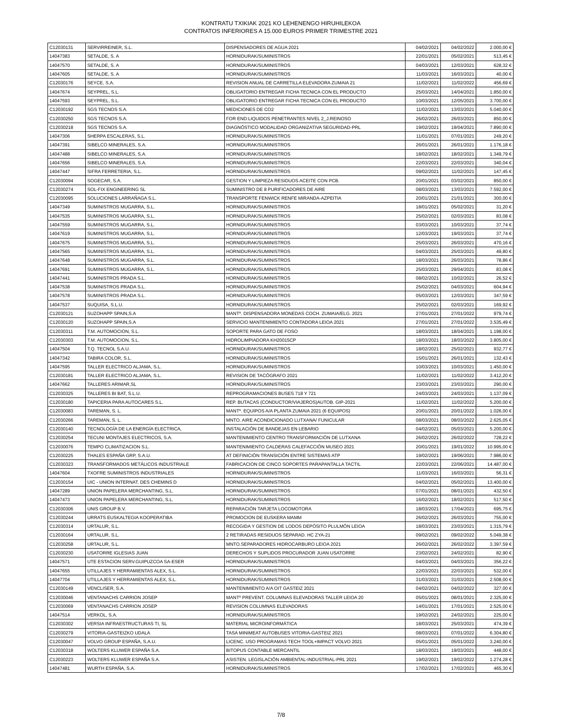KONTRATU TXIKIAK 2021 KO LEHENENGO HIRUHILEKOA
CONTRATOS INFERIORES A 15.000 EUROS PRIMER TRIMESTRE 2021
| C12030131 | SERVIRREINER, S.L. | DISPENSADORES DE AGUA 2021 | 04/02/2021 | 04/02/2022 | 2.000,00 € |
| 14047383 | SETALDE, S. A | HORNIDURAK/SUMINISTROS | 22/01/2021 | 05/02/2021 | 513,45 € |
| 14047570 | SETALDE, S. A | HORNIDURAK/SUMINISTROS | 04/03/2021 | 12/03/2021 | 628,32 € |
| 14047605 | SETALDE, S. A | HORNIDURAK/SUMINISTROS | 11/03/2021 | 16/03/2021 | 40,00 € |
| C12030176 | SEYCE, S.A. | REVISION ANUAL DE CARRETILLA ELEVADORA ZUMAIA 21 | 11/02/2021 | 11/02/2022 | 456,69 € |
| 14047674 | SEYPREL, S.L. | OBLIGATORIO ENTREGAR FICHA TECNICA CON EL PRODUCTO | 25/03/2021 | 14/04/2021 | 1.850,00 € |
| 14047593 | SEYPREL, S.L. | OBLIGATORIO ENTREGAR FICHA TECNICA CON EL PRODUCTO | 10/03/2021 | 12/05/2021 | 3.700,00 € |
| C12030192 | SGS TECNOS S.A. | MEDICIONES DE CO2 | 11/02/2021 | 13/03/2021 | 5.040,00 € |
| C12030250 | SGS TECNOS S.A. | FOR END:LIQUIDOS PENETRANTES NIVEL 2_J.REINOSO | 26/02/2021 | 26/03/2021 | 850,00 € |
| C12030218 | SGS TECNOS S.A. | DIAGNÓSTICO MODALIDAD ORGANIZATIVA SEGURIDAD-PRL | 19/02/2021 | 19/04/2021 | 7.890,00 € |
| 14047306 | SHERPA ESCALERAS, S.L. | HORNIDURAK/SUMINISTROS | 11/01/2021 | 07/01/2021 | 249,20 € |
| 14047391 | SIBELCO MINERALES, S.A. | HORNIDURAK/SUMINISTROS | 26/01/2021 | 26/01/2021 | 1.176,18 € |
| 14047488 | SIBELCO MINERALES, S.A. | HORNIDURAK/SUMINISTROS | 18/02/2021 | 18/02/2021 | 1.349,79 € |
| 14047656 | SIBELCO MINERALES, S.A. | HORNIDURAK/SUMINISTROS | 22/03/2021 | 22/03/2021 | 340,04 € |
| 14047447 | SIFRA FERRETERIA, S.L. | HORNIDURAK/SUMINISTROS | 09/02/2021 | 11/02/2021 | 147,45 € |
| C12030094 | SOGECAR, S.A. | GESTION Y LIMPIEZA RESIDUOS ACEITE CON PCB. | 20/01/2021 | 03/02/2021 | 850,00 € |
| C12030274 | SOL-FIX ENGINEERING SL | SUMINISTRO DE 8 PURIFICADORES DE AIRE | 08/03/2021 | 13/03/2021 | 7.592,00 € |
| C12030095 | SOLUCIONES LARRAÑAGA S.L. | TRANSPORTE FENWICK RENFE MIRANDA-AZPEITIA | 20/01/2021 | 21/01/2021 | 300,00 € |
| 14047349 | SUMINISTROS MUGARRA, S.L. | HORNIDURAK/SUMINISTROS | 18/01/2021 | 05/02/2021 | 31,20 € |
| 14047535 | SUMINISTROS MUGARRA, S.L. | HORNIDURAK/SUMINISTROS | 25/02/2021 | 02/03/2021 | 83,08 € |
| 14047559 | SUMINISTROS MUGARRA, S.L. | HORNIDURAK/SUMINISTROS | 03/03/2021 | 10/03/2021 | 37,74 € |
| 14047619 | SUMINISTROS MUGARRA, S.L. | HORNIDURAK/SUMINISTROS | 12/03/2021 | 19/03/2021 | 37,74 € |
| 14047675 | SUMINISTROS MUGARRA, S.L. | HORNIDURAK/SUMINISTROS | 25/03/2021 | 26/03/2021 | 470,16 € |
| 14047565 | SUMINISTROS MUGARRA, S.L. | HORNIDURAK/SUMINISTROS | 04/03/2021 | 25/03/2021 | 49,80 € |
| 14047648 | SUMINISTROS MUGARRA, S.L. | HORNIDURAK/SUMINISTROS | 18/03/2021 | 26/03/2021 | 78,86 € |
| 14047691 | SUMINISTROS MUGARRA, S.L. | HORNIDURAK/SUMINISTROS | 25/03/2021 | 29/04/2021 | 83,08 € |
| 14047441 | SUMINISTROS PRADA S.L. | HORNIDURAK/SUMINISTROS | 08/02/2021 | 10/02/2021 | 26,52 € |
| 14047538 | SUMINISTROS PRADA S.L. | HORNIDURAK/SUMINISTROS | 25/02/2021 | 04/03/2021 | 604,94 € |
| 14047578 | SUMINISTROS PRADA S.L. | HORNIDURAK/SUMINISTROS | 05/03/2021 | 12/03/2021 | 347,59 € |
| 14047537 | SUQUISA, S.L.U. | HORNIDURAK/SUMINISTROS | 25/02/2021 | 02/03/2021 | 169,92 € |
| C12030121 | SUZOHAPP SPAIN,S.A | MANTº. DISPENSADORA MONEDAS COCH. ZUMAIA/ELG. 2021 | 27/01/2021 | 27/01/2022 | 979,74 € |
| C12030120 | SUZOHAPP SPAIN,S.A | SERVICIO MANTENIMIENTO CONTADORA LEIOA 2021 | 27/01/2021 | 27/01/2022 | 3.535,49 € |
| C12030311 | T.M. AUTOMOCION, S.L. | SOPORTE PARA GATO DE FOSO | 18/03/2021 | 18/04/2021 | 1.198,00 € |
| C12030303 | T.M. AUTOMOCION, S.L. | HIDROLIMPIADORA KH20015CP | 18/03/2021 | 18/03/2022 | 3.805,00 € |
| 14047504 | T.Q. TECNOL S.A.U. | HORNIDURAK/SUMINISTROS | 18/02/2021 | 25/02/2021 | 932,77 € |
| 14047342 | TABIRA COLOR, S.L. | HORNIDURAK/SUMINISTROS | 15/01/2021 | 26/01/2021 | 132,43 € |
| 14047595 | TALLER ELECTRICO ALJAMA, S.L. | HORNIDURAK/SUMINISTROS | 10/03/2021 | 10/03/2021 | 1.450,00 € |
| C12030181 | TALLER ELECTRICO ALJAMA, S.L. | REVISION DE TACÓGRAFO 2021 | 11/02/2021 | 11/02/2022 | 3.412,20 € |
| 14047662 | TALLERES ARIMAR,SL | HORNIDURAK/SUMINISTROS | 23/03/2021 | 23/03/2021 | 290,00 € |
| C12030325 | TALLERES BI BAT, S.L.U. | REPROGRAMACIONES BUSES 718 Y 721 | 24/03/2021 | 24/03/2021 | 1.137,09 € |
| C12030180 | TAPICERIA PARA AUTOCARES S.L. | REP. BUTACAS (CONDUCTOR/VIAJEROS)AUTOB. GIP-2021 | 11/02/2021 | 11/02/2022 | 5.200,00 € |
| C12030083 | TAREMAN, S. L. | MANTº. EQUIPOS A/A PLANTA ZUMAIA 2021 (6 EQUIPOS) | 20/01/2021 | 20/01/2022 | 1.026,00 € |
| C12030266 | TAREMAN, S. L. | MNTO. AIRE ACONDICIONADO LUTXANA/ FUNICULAR | 08/03/2021 | 08/03/2022 | 2.625,05 € |
| C12030140 | TECNOLOGÍA DE LA ENERGÍA ELECTRICA, | INSTALACIÓN DE BANDEJAS EN LEBARIO | 04/02/2021 | 05/03/2021 | 5.200,00 € |
| C12030254 | TECUNI MONTAJES ELECTRICOS, S.A. | MANTENIMIENTO CENTRO TRANSFORMACIÓN DE LUTXANA | 26/02/2021 | 26/02/2022 | 728,22 € |
| C12030076 | TEMPO CLIMATIZACION S.L. | MANTENIMIENTO CALDERAS CALEFACCIÓN MUSEO 2021 | 20/01/2021 | 19/01/2022 | 10.995,00 € |
| C12030225 | THALES ESPAÑA GRP, S.A.U. | AT DEFINICIÓN TRANSICIÓN ENTRE SISTEMAS ATP | 19/02/2021 | 19/06/2021 | 7.986,00 € |
| C12030323 | TRANSFORMADOS METÁLICOS INDUSTRIALE | FABRICACION DE CINCO SOPORTES PARAPANTALLA TACTIL | 22/03/2021 | 22/06/2021 | 14.487,00 € |
| 14047604 | TXOFRE SUMINISTROS INDUSTRIALES | HORNIDURAK/SUMINISTROS | 11/03/2021 | 16/03/2021 | 56,31 € |
| C12030154 | UIC - UNION INTERNAT. DES CHEMINS D | HORNIDURAK/SUMINISTROS | 04/02/2021 | 05/02/2021 | 13.400,00 € |
| 14047289 | UNION PAPELERA MERCHANTING, S.L. | HORNIDURAK/SUMINISTROS | 07/01/2021 | 08/01/2021 | 432,50 € |
| 14047473 | UNION PAPELERA MERCHANTING, S.L. | HORNIDURAK/SUMINISTROS | 16/02/2021 | 18/02/2021 | 517,50 € |
| C12030306 | UNIS GROUP B.V. | REPARACIÓN TARJETA LOCOMOTORA | 18/03/2021 | 17/04/2021 | 695,75 € |
| C12030244 | URRATS EUSKALTEGIA KOOPERATIBA | PROMOCION DE EUSKERA MAMM | 26/02/2021 | 26/03/2021 | 755,00 € |
| C12030314 | URTALUR, S.L. | RECOGIDA Y GESTION DE LODOS DEPÓSITO PLULMÓN LEIOA | 18/03/2021 | 23/03/2021 | 1.315,79 € |
| C12030164 | URTALUR, S.L. | 2 RETIRADAS RESIDUOS SEPARAD. HC ZYA-21 | 09/02/2021 | 09/02/2022 | 5.049,38 € |
| C12030258 | URTALUR, S.L. | MNTO.SEPARADORES HIDROCARBURO LEIOA 2021 | 26/02/2021 | 26/02/2022 | 3.397,59 € |
| C12030230 | USATORRE IGLESIAS JUAN | DERECHOS Y SUPLIDOS PROCURADOR JUAN USATORRE | 23/02/2021 | 24/02/2021 | 82,90 € |
| 14047571 | UTE ESTACION SERV.GUIPUZCOA SA-ESER | HORNIDURAK/SUMINISTROS | 04/03/2021 | 04/03/2021 | 356,22 € |
| 14047655 | UTILLAJES Y HERRAMIENTAS ALEX, S.L. | HORNIDURAK/SUMINISTROS | 22/03/2021 | 22/03/2021 | 532,00 € |
| 14047704 | UTILLAJES Y HERRAMIENTAS ALEX, S.L. | HORNIDURAK/SUMINISTROS | 31/03/2021 | 31/03/2021 | 2.508,00 € |
| C12030149 | VENCLISER, S.A. | MANTENIMIENTO A/A OIT GASTEIZ 2021 | 04/02/2021 | 04/02/2022 | 327,00 € |
| C12030046 | VENTANACHS CARRION JOSEP | MANTº PREVENT. COLUMNAS ELEVADORAS TALLER LEIOA 20 | 05/01/2021 | 08/01/2021 | 2.325,00 € |
| C12030069 | VENTANACHS CARRION JOSEP | REVISION COLUMNAS ELEVADORAS | 14/01/2021 | 17/01/2021 | 2.525,00 € |
| 14047514 | VERKOL, S.A. | HORNIDURAK/SUMINISTROS | 19/02/2021 | 24/02/2021 | 225,00 € |
| C12030302 | VERSIA INFRAESTRUCTURAS TI, SL | MATERIAL MICROINFORMÁTICA | 18/03/2021 | 25/03/2021 | 474,39 € |
| C12030279 | VITORIA-GASTEIZKO UDALA | TASA MINIMEAT AUTOBUSES VITORIA-GASTEIZ 2021 | 08/03/2021 | 07/01/2022 | 6.304,80 € |
| C12030047 | VOLVO GROUP ESPAÑA, S.A.U. | LICENC. USO PROGRAMAS TECH TOOL+IMPACT VOLVO 2021 | 05/01/2021 | 05/01/2022 | 3.240,00 € |
| C12030318 | WOLTERS KLUWER ESPAÑA S.A. | BITOPUS CONTABLE MERCANTIL | 18/03/2021 | 19/03/2021 | 448,00 € |
| C12030223 | WOLTERS KLUWER ESPAÑA S.A. | ASISTEN. LEGISLACIÓN AMBIENTAL-INDUSTRIAL-PRL 2021 | 19/02/2021 | 19/02/2022 | 1.274,28 € |
| 14047481 | WURTH ESPAÑA, S.A. | HORNIDURAK/SUMINISTROS | 17/02/2021 | 17/02/2021 | 465,30 € |
7/8